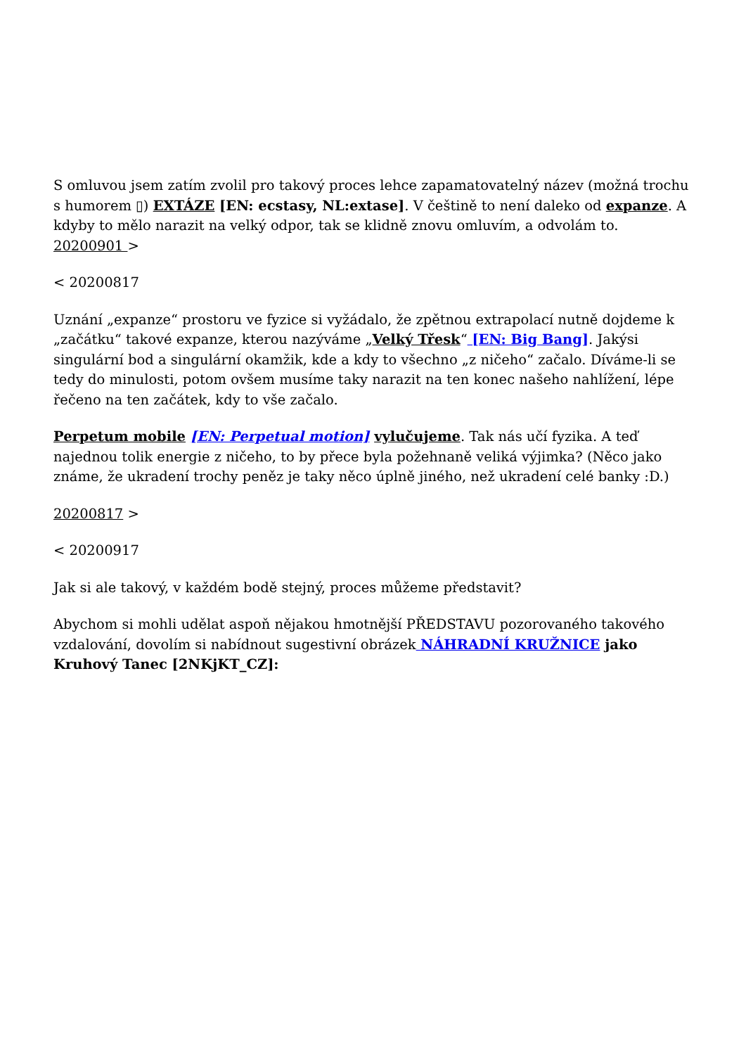S omluvou jsem zatím zvolil pro takový proces lehce zapamatovatelný název (možná trochu s humorem ▯) EXTÁZE [EN: ecstasy, NL:extase]. V češtině to není daleko od expanze. A kdyby to mělo narazit na velký odpor, tak se klidně znovu omluvím, a odvolám to.
20200901 >
< 20200817
Uznání „expanze“ prostoru ve fyzice si vyžádalo, že zpětnou extrapolací nutně dojdeme k „začátku“ takové expanze, kterou nazýváme „Velký Třesk“ [EN: Big Bang]. Jakýsi singulární bod a singulární okamžik, kde a kdy to všechno „z ničeho“ začalo. Díváme-li se tedy do minulosti, potom ovšem musíme taky narazit na ten konec našeho nahlížení, lépe řečeno na ten začátek, kdy to vše začalo.
Perpetum mobile [EN: Perpetual motion] vylučujeme. Tak nás učí fyzika. A teď najednou tolik energie z ničeho, to by přece byla požehnaně veliká výjimka? (Něco jako známe, že ukradení trochy peněz je taky něco úplně jiného, než ukradení celé banky :D.)
20200817 >
< 20200917
Jak si ale takový, v každém bodě stejný, proces můžeme představit?
Abychom si mohli udělat aspoň nějakou hmotnější PŘEDSTAVU pozorovaného takového vzdalování, dovolím si nabídnout sugestivní obrázek NÁHRADNÍ KRUŽNICE jako Kruhový Tanec [2NKjKT_CZ]: